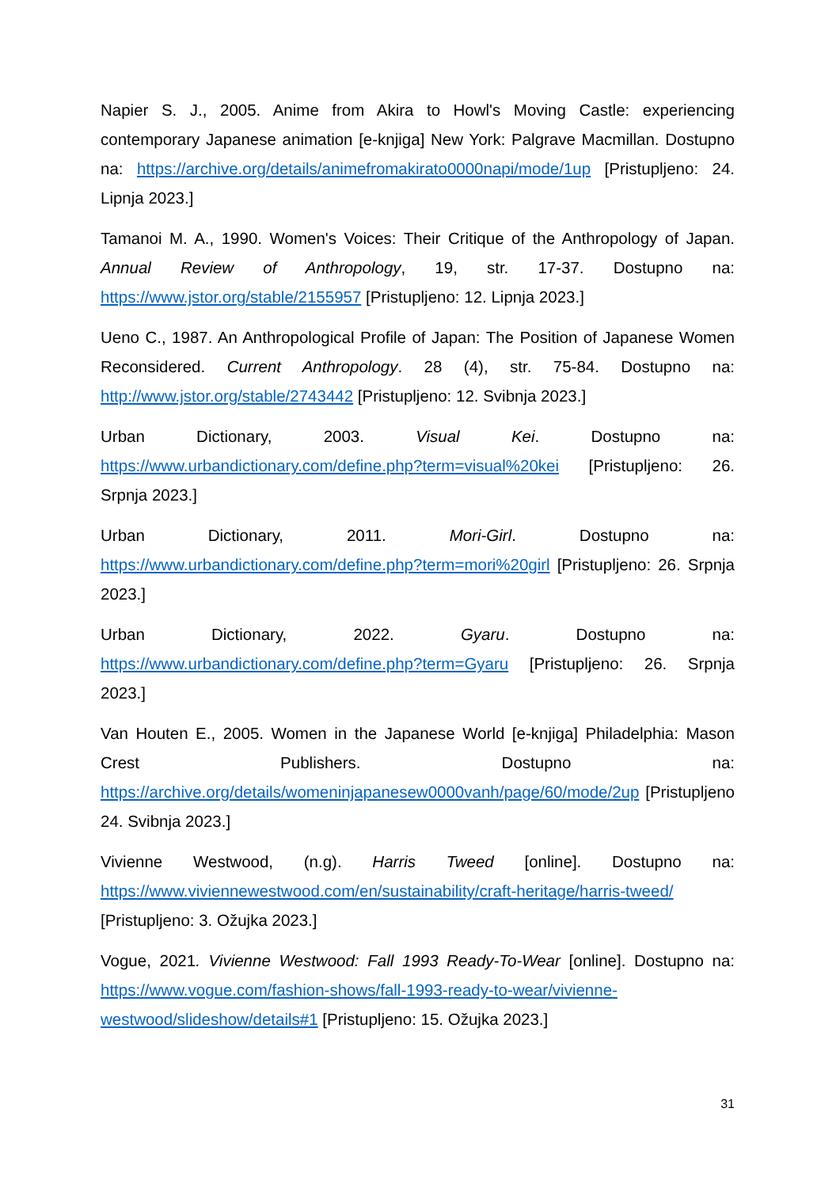Napier S. J., 2005. Anime from Akira to Howl's Moving Castle: experiencing contemporary Japanese animation [e-knjiga] New York: Palgrave Macmillan. Dostupno na: https://archive.org/details/animefromakirato0000napi/mode/1up [Pristupljeno: 24. Lipnja 2023.]
Tamanoi M. A., 1990. Women's Voices: Their Critique of the Anthropology of Japan. Annual Review of Anthropology, 19, str. 17-37. Dostupno na: https://www.jstor.org/stable/2155957 [Pristupljeno: 12. Lipnja 2023.]
Ueno C., 1987. An Anthropological Profile of Japan: The Position of Japanese Women Reconsidered. Current Anthropology. 28 (4), str. 75-84. Dostupno na: http://www.jstor.org/stable/2743442 [Pristupljeno: 12. Svibnja 2023.]
Urban Dictionary, 2003. Visual Kei. Dostupno na: https://www.urbandictionary.com/define.php?term=visual%20kei [Pristupljeno: 26. Srpnja 2023.]
Urban Dictionary, 2011. Mori-Girl. Dostupno na: https://www.urbandictionary.com/define.php?term=mori%20girl [Pristupljeno: 26. Srpnja 2023.]
Urban Dictionary, 2022. Gyaru. Dostupno na: https://www.urbandictionary.com/define.php?term=Gyaru [Pristupljeno: 26. Srpnja 2023.]
Van Houten E., 2005. Women in the Japanese World [e-knjiga] Philadelphia: Mason Crest Publishers. Dostupno na: https://archive.org/details/womeninjapanesew0000vanh/page/60/mode/2up [Pristupljeno 24. Svibnja 2023.]
Vivienne Westwood, (n.g). Harris Tweed [online]. Dostupno na: https://www.viviennewestwood.com/en/sustainability/craft-heritage/harris-tweed/ [Pristupljeno: 3. Ožujka 2023.]
Vogue, 2021. Vivienne Westwood: Fall 1993 Ready-To-Wear [online]. Dostupno na: https://www.vogue.com/fashion-shows/fall-1993-ready-to-wear/vivienne-westwood/slideshow/details#1 [Pristupljeno: 15. Ožujka 2023.]
31